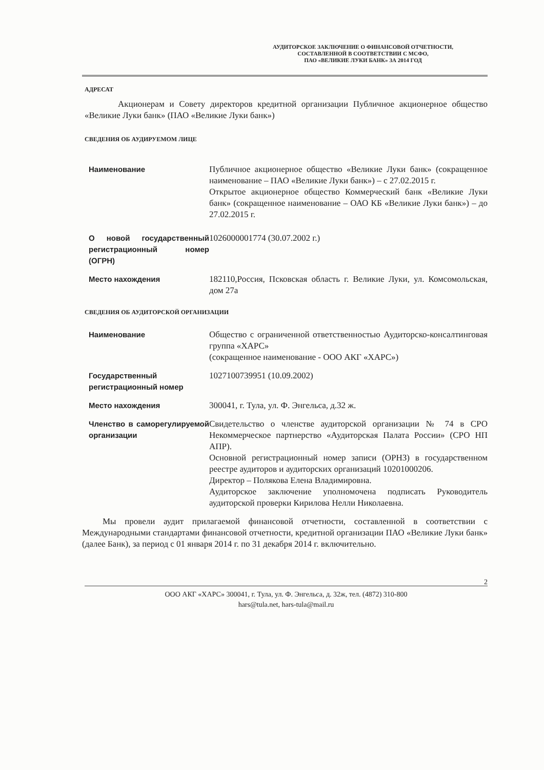АУДИТОРСКОЕ ЗАКЛЮЧЕНИЕ О ФИНАНСОВОЙ ОТЧЕТНОСТИ,
СОСТАВЛЕННОЙ В СООТВЕТСТВИИ С МСФО,
ПАО «ВЕЛИКИЕ ЛУКИ БАНК» ЗА 2014 ГОД
АДРЕСАТ
Акционерам и Совету директоров кредитной организации Публичное акционерное общество «Великие Луки банк» (ПАО «Великие Луки банк»)
СВЕДЕНИЯ ОБ АУДИРУЕМОМ ЛИЦЕ
| Наименование | Публичное акционерное общество «Великие Луки банк» (сокращенное наименование – ПАО «Великие Луки банк») – с 27.02.2015 г. Открытое акционерное общество Коммерческий банк «Великие Луки банк» (сокращенное наименование – ОАО КБ «Великие Луки банк») – до 27.02.2015 г. |
| О новой государственный регистрационный номер (ОГРН) | 1026000001774 (30.07.2002 г.) |
| Место нахождения | 182110,Россия, Псковская область г. Великие Луки, ул. Комсомольская, дом 27а |
СВЕДЕНИЯ ОБ АУДИТОРСКОЙ ОРГАНИЗАЦИИ
| Наименование | Общество с ограниченной ответственностью Аудиторско-консалтинговая группа «ХАРС» (сокращенное наименование - ООО АКГ «ХАРС») |
| Государственный регистрационный номер | 1027100739951 (10.09.2002) |
| Место нахождения | 300041, г. Тула, ул. Ф. Энгельса, д.32 ж. |
| Членство в саморегулируемой организации | Свидетельство о членстве аудиторской организации № 74 в СРО Некоммерческое партнерство «Аудиторская Палата России» (СРО НП АПР). Основной регистрационный номер записи (ОРНЗ) в государственном реестре аудиторов и аудиторских организаций 10201000206. Директор – Полякова Елена Владимировна. Аудиторское заключение уполномочена подписать Руководитель аудиторской проверки Кирилова Нелли Николаевна. |
Мы провели аудит прилагаемой финансовой отчетности, составленной в соответствии с Международными стандартами финансовой отчетности, кредитной организации ПАО «Великие Луки банк» (далее Банк), за период с 01 января 2014 г. по 31 декабря 2014 г. включительно.
2
ООО АКГ «ХАРС» 300041, г. Тула, ул. Ф. Энгельса, д. 32ж, тел. (4872) 310-800
hars@tula.net, hars-tula@mail.ru